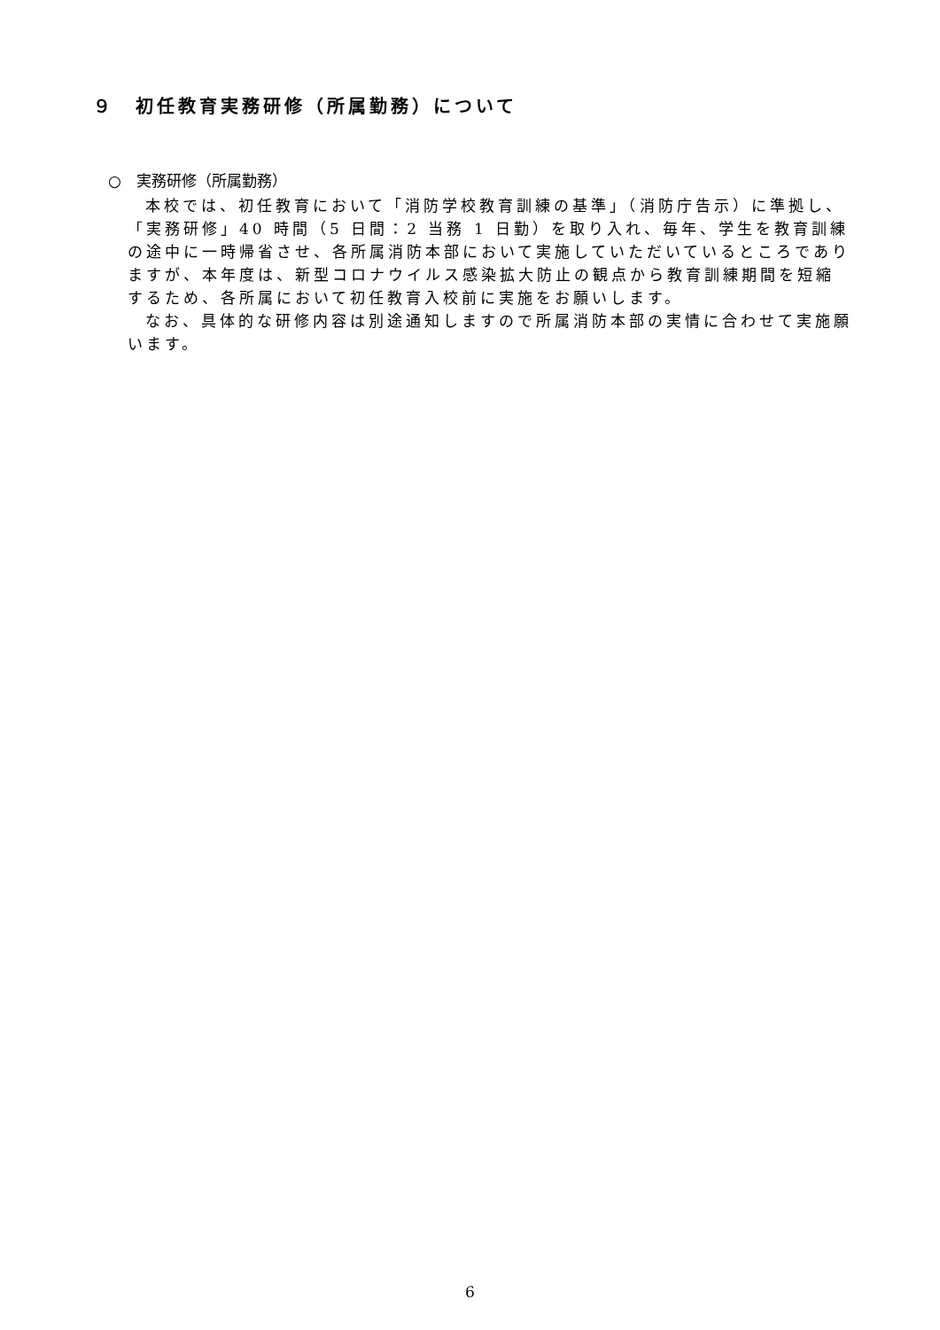９　初任教育実務研修（所属勤務）について
○　実務研修（所属勤務）
本校では、初任教育において「消防学校教育訓練の基準」（消防庁告示）に準拠し、「実務研修」40 時間（5 日間：2 当務 1 日勤）を取り入れ、毎年、学生を教育訓練の途中に一時帰省させ、各所属消防本部において実施していただいているところでありますが、本年度は、新型コロナウイルス感染拡大防止の観点から教育訓練期間を短縮するため、各所属において初任教育入校前に実施をお願いします。
なお、具体的な研修内容は別途通知しますので所属消防本部の実情に合わせて実施願います。
6